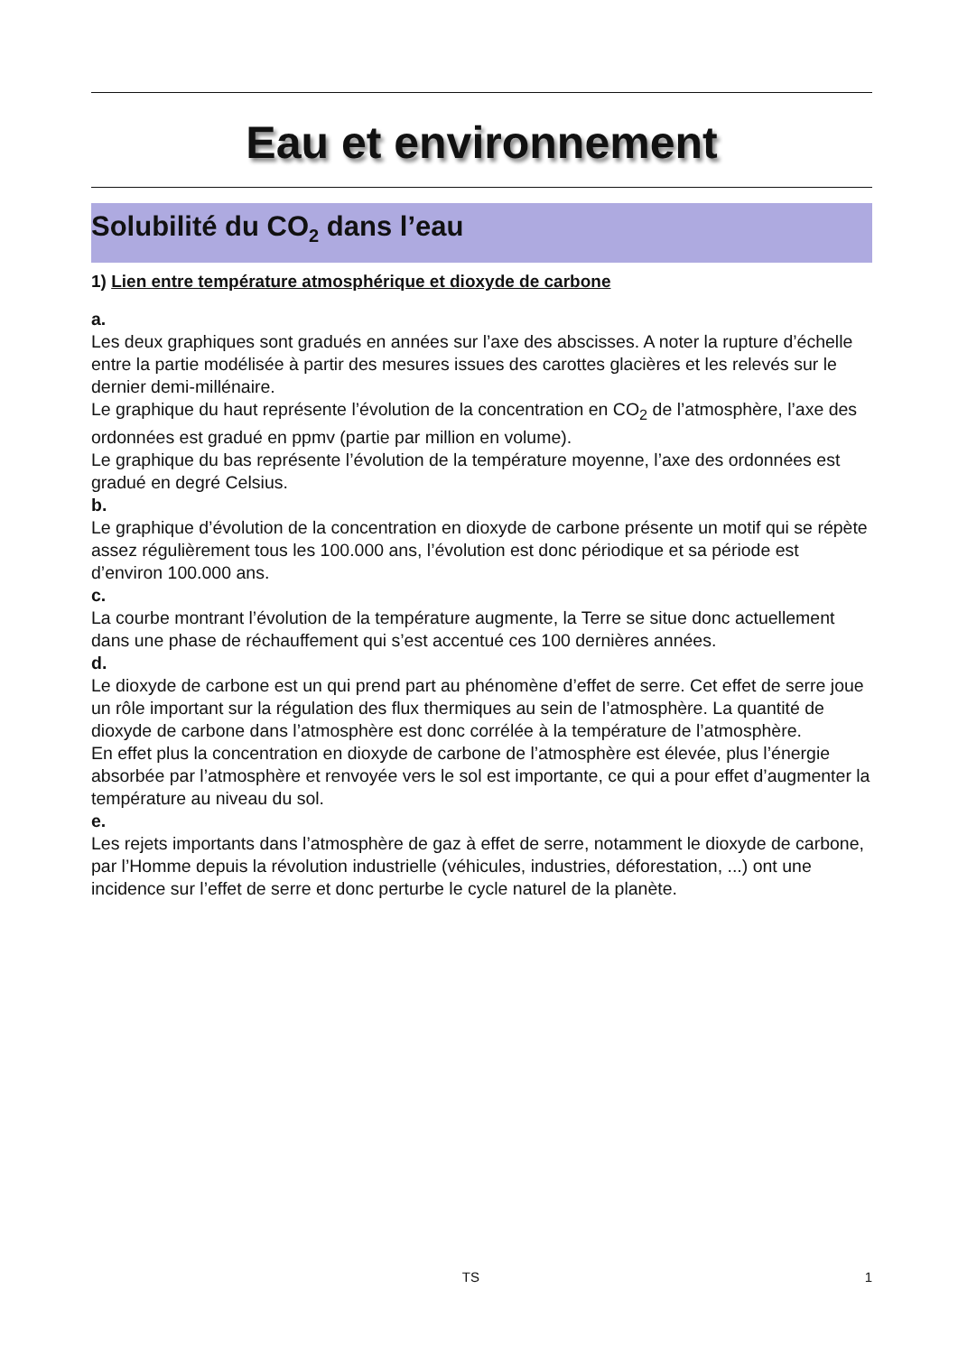Eau et environnement
Solubilité du CO<sub>2</sub> dans l’eau
1) Lien entre température atmosphérique et dioxyde de carbone
a.
Les deux graphiques sont gradués en années sur l’axe des abscisses. A noter la rupture d’échelle entre la partie modélisée à partir des mesures issues des carottes glacières et les relevés sur le dernier demi-millénaire.
Le graphique du haut représente l’évolution de la concentration en CO<sub>2</sub> de l’atmosphère, l’axe des ordonnées est gradué en ppmv (partie par million en volume).
Le graphique du bas représente l’évolution de la température moyenne, l’axe des ordonnées est gradué en degré Celsius.
b.
Le graphique d’évolution de la concentration en dioxyde de carbone présente un motif qui se répète assez régulièrement tous les 100.000 ans, l’évolution est donc périodique et sa période est d’environ 100.000 ans.
c.
La courbe montrant l’évolution de la température augmente, la Terre se situe donc actuellement dans une phase de réchauffement qui s’est accentué ces 100 dernières années.
d.
Le dioxyde de carbone est un qui prend part au phénomène d’effet de serre. Cet effet de serre joue un rôle important sur la régulation des flux thermiques au sein de l’atmosphère. La quantité de dioxyde de carbone dans l’atmosphère est donc corrélée à la température de l’atmosphère.
En effet plus la concentration en dioxyde de carbone de l’atmosphère est élevée, plus l’énergie absorbée par l’atmosphère et renvoyée vers le sol est importante, ce qui a pour effet d’augmenter la température au niveau du sol.
e.
Les rejets importants dans l’atmosphère de gaz à effet de serre, notamment le dioxyde de carbone, par l’Homme depuis la révolution industrielle (véhicules, industries, déforestation, ...) ont une incidence sur l’effet de serre et donc perturbe le cycle naturel de la planète.
TS 1